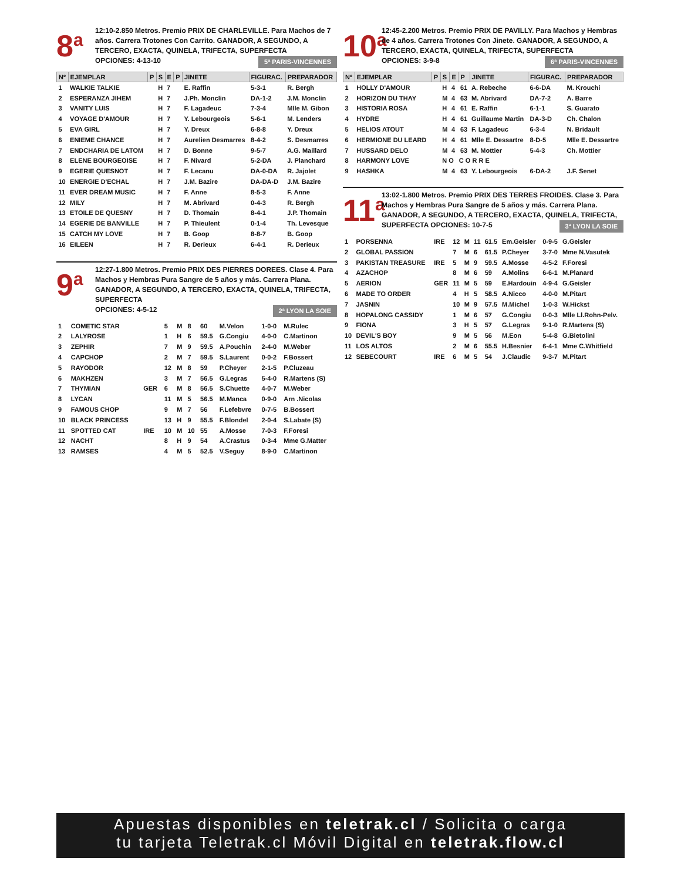8<sup>a</sup>
12:10-2.850 Metros. Premio PRIX DE CHARLEVILLE. Para Machos de 7 años. Carrera Trotones Con Carrito. GANADOR, A SEGUNDO, A TERCERO, EXACTA, QUINELA, TRIFECTA, SUPERFECTA
OPCIONES: 4-13-10 5ª PARIS-VINCENNES
| Nº | EJEMPLAR | P | S | E | P | JINETE | FIGURAC. | PREPARADOR |
| --- | --- | --- | --- | --- | --- | --- | --- | --- |
| 1 | WALKIE TALKIE | | H | 7 | | E. Raffin | 5-3-1 | R. Bergh |
| 2 | ESPERANZA JIHEM | | H | 7 | | J.Ph. Monclin | DA-1-2 | J.M. Monclin |
| 3 | VANITY LUIS | | H | 7 | | F. Lagadeuc | 7-3-4 | Mlle M. Gibon |
| 4 | VOYAGE D'AMOUR | | H | 7 | | Y. Lebourgeois | 5-6-1 | M. Lenders |
| 5 | EVA GIRL | | H | 7 | | Y. Dreux | 6-8-8 | Y. Dreux |
| 6 | ENIEME CHANCE | | H | 7 | | Aurelien Desmarres | 8-4-2 | S. Desmarres |
| 7 | ENDCHARIA DE LATOM | | H | 7 | | D. Bonne | 9-5-7 | A.G. Maillard |
| 8 | ELENE BOURGEOISE | | H | 7 | | F. Nivard | 5-2-DA | J. Planchard |
| 9 | EGERIE QUESNOT | | H | 7 | | F. Lecanu | DA-0-DA | R. Jajolet |
| 10 | ENERGIE D'ECHAL | | H | 7 | | J.M. Bazire | DA-DA-D | J.M. Bazire |
| 11 | EVER DREAM MUSIC | | H | 7 | | F. Anne | 8-5-3 | F. Anne |
| 12 | MILY | | H | 7 | | M. Abrivard | 0-4-3 | R. Bergh |
| 13 | ETOILE DE QUESNY | | H | 7 | | D. Thomain | 8-4-1 | J.P. Thomain |
| 14 | EGERIE DE BANVILLE | | H | 7 | | P. Thieulent | 0-1-4 | Th. Levesque |
| 15 | CATCH MY LOVE | | H | 7 | | B. Goop | 8-8-7 | B. Goop |
| 16 | EILEEN | | H | 7 | | R. Derieux | 6-4-1 | R. Derieux |
9<sup>a</sup>
12:27-1.800 Metros. Premio PRIX DES PIERRES DOREES. Clase 4. Para Machos y Hembras Pura Sangre de 5 años y más. Carrera Plana. GANADOR, A SEGUNDO, A TERCERO, EXACTA, QUINELA, TRIFECTA, SUPERFECTA
OPCIONES: 4-5-12 2ª LYON LA SOIE
| 1 | COMETIC STAR | | 5 | M | 8 | 60 | M.Velon | 1-0-0 | M.Rulec |
| 2 | LALYROSE | | 1 | H | 6 | 59.5 | G.Congiu | 4-0-0 | C.Martinon |
| 3 | ZEPHIR | | 7 | M | 9 | 59.5 | A.Pouchin | 2-4-0 | M.Weber |
| 4 | CAPCHOP | | 2 | M | 7 | 59.5 | S.Laurent | 0-0-2 | F.Bossert |
| 5 | RAYODOR | | 12 | M | 8 | 59 | P.Cheyer | 2-1-5 | P.Cluzeau |
| 6 | MAKHZEN | | 3 | M | 7 | 56.5 | G.Legras | 5-4-0 | R.Martens (S) |
| 7 | THYMIAN | GER | 6 | M | 8 | 56.5 | S.Chuette | 4-0-7 | M.Weber |
| 8 | LYCAN | | 11 | M | 5 | 56.5 | M.Manca | 0-9-0 | Arn .Nicolas |
| 9 | FAMOUS CHOP | | 9 | M | 7 | 56 | F.Lefebvre | 0-7-5 | B.Bossert |
| 10 | BLACK PRINCESS | | 13 | H | 9 | 55.5 | F.Blondel | 2-0-4 | S.Labate (S) |
| 11 | SPOTTED CAT | IRE | 10 | M | 10 | 55 | A.Mosse | 7-0-3 | F.Foresi |
| 12 | NACHT | | 8 | H | 9 | 54 | A.Crastus | 0-3-4 | Mme G.Matter |
| 13 | RAMSES | | 4 | M | 5 | 52.5 | V.Seguy | 8-9-0 | C.Martinon |
10<sup>a</sup>
12:45-2.200 Metros. Premio PRIX DE PAVILLY. Para Machos y Hembras de 4 años. Carrera Trotones Con Jinete. GANADOR, A SEGUNDO, A TERCERO, EXACTA, QUINELA, TRIFECTA, SUPERFECTA
OPCIONES: 3-9-8 6ª PARIS-VINCENNES
| Nº | EJEMPLAR | P | S | E | P | JINETE | FIGURAC. | PREPARADOR |
| --- | --- | --- | --- | --- | --- | --- | --- | --- |
| 1 | HOLLY D'AMOUR | | H | 4 | 61 | A. Rebeche | 6-6-DA | M. Krouchi |
| 2 | HORIZON DU THAY | | M | 4 | 63 | M. Abrivard | DA-7-2 | A. Barre |
| 3 | HISTORIA ROSA | | H | 4 | 61 | E. Raffin | 6-1-1 | S. Guarato |
| 4 | HYDRE | | H | 4 | 61 | Guillaume Martin | DA-3-D | Ch. Chalon |
| 5 | HELIOS ATOUT | | M | 4 | 63 | F. Lagadeuc | 6-3-4 | N. Bridault |
| 6 | HERMIONE DU LEARD | | H | 4 | 61 | Mlle E. Dessartre | 8-D-5 | Mlle E. Dessartre |
| 7 | HUSSARD DELO | | M | 4 | 63 | M. Mottier | 5-4-3 | Ch. Mottier |
| 8 | HARMONY LOVE | | N O C O R R E | | | | | |
| 9 | HASHKA | | M | 4 | 63 | Y. Lebourgeois | 6-DA-2 | J.F. Senet |
11<sup>a</sup>
13:02-1.800 Metros. Premio PRIX DES TERRES FROIDES. Clase 3. Para Machos y Hembras Pura Sangre de 5 años y más. Carrera Plana. GANADOR, A SEGUNDO, A TERCERO, EXACTA, QUINELA, TRIFECTA, SUPERFECTA OPCIONES: 10-7-5 3ª LYON LA SOIE
| 1 | PORSENNA | IRE | 12 | M | 11 | 61.5 | Em.Geisler | 0-9-5 | G.Geisler |
| 2 | GLOBAL PASSION | | 7 | M | 6 | 61.5 | P.Cheyer | 3-7-0 | Mme N.Vasutek |
| 3 | PAKISTAN TREASURE | IRE | 5 | M | 9 | 59.5 | A.Mosse | 4-5-2 | F.Foresi |
| 4 | AZACHOP | | 8 | M | 6 | 59 | A.Molins | 6-6-1 | M.Planard |
| 5 | AERION | GER | 11 | M | 5 | 59 | E.Hardouin | 4-9-4 | G.Geisler |
| 6 | MADE TO ORDER | | 4 | H | 5 | 58.5 | A.Nicco | 4-0-0 | M.Pitart |
| 7 | JASNIN | | 10 | M | 9 | 57.5 | M.Michel | 1-0-3 | W.Hickst |
| 8 | HOPALONG CASSIDY | | 1 | M | 6 | 57 | G.Congiu | 0-0-3 | Mlle Ll.Rohn-Pelv. |
| 9 | FIONA | | 3 | H | 5 | 57 | G.Legras | 9-1-0 | R.Martens (S) |
| 10 | DEVIL'S BOY | | 9 | M | 5 | 56 | M.Eon | 5-4-8 | G.Bietolini |
| 11 | LOS ALTOS | | 2 | M | 6 | 55.5 | H.Besnier | 6-4-1 | Mme C.Whitfield |
| 12 | SEBECOURT | IRE | 6 | M | 5 | 54 | J.Claudic | 9-3-7 | M.Pitart |
Apuestas disponibles en teletrak.cl / Solicita o carga
tu tarjeta Teletrak.cl Móvil Digital en teletrak.flow.cl